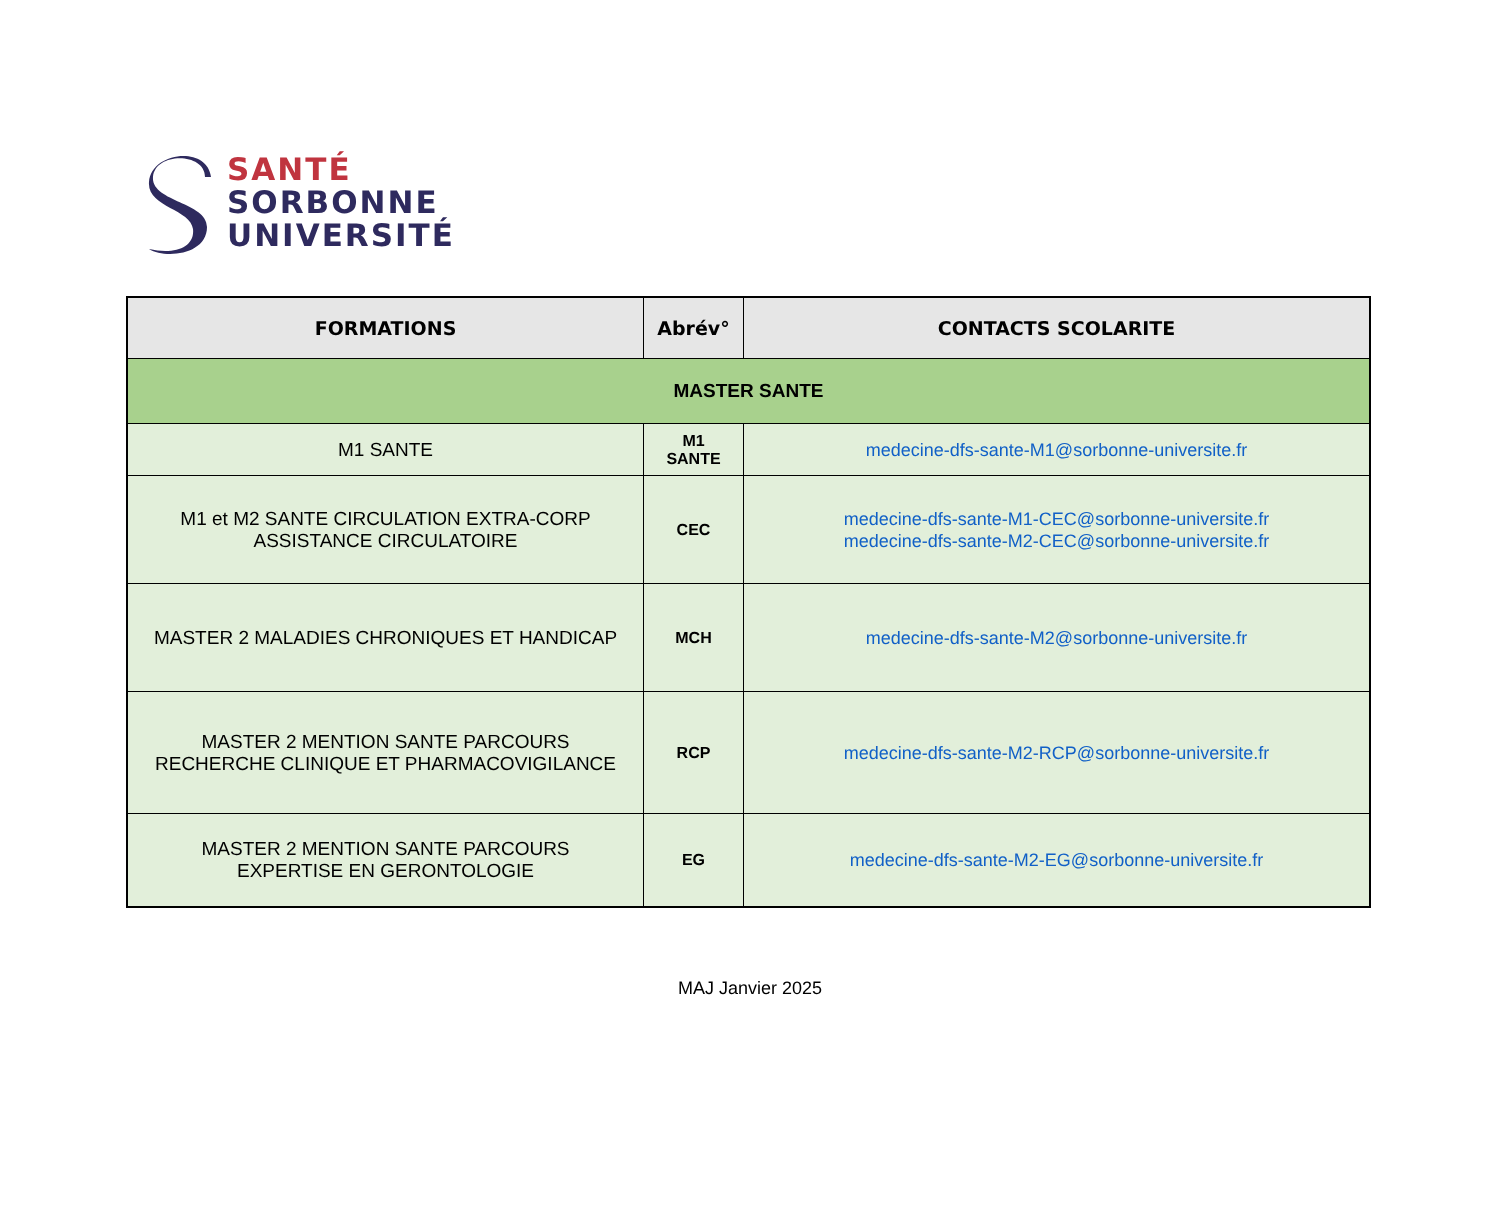SANTÉ
SORBONNE
UNIVERSITÉ
| FORMATIONS | Abrév° | CONTACTS SCOLARITE |
| --- | --- | --- |
| MASTER SANTE | | |
| M1 SANTE | M1 SANTE | medecine-dfs-sante-M1@sorbonne-universite.fr |
| M1 et M2 SANTE CIRCULATION EXTRA-CORP ASSISTANCE CIRCULATOIRE | CEC | medecine-dfs-sante-M1-CEC@sorbonne-universite.fr medecine-dfs-sante-M2-CEC@sorbonne-universite.fr |
| MASTER 2 MALADIES CHRONIQUES ET HANDICAP | MCH | medecine-dfs-sante-M2@sorbonne-universite.fr |
| MASTER 2 MENTION SANTE PARCOURS RECHERCHE CLINIQUE ET PHARMACOVIGILANCE | RCP | medecine-dfs-sante-M2-RCP@sorbonne-universite.fr |
| MASTER 2 MENTION SANTE PARCOURS EXPERTISE EN GERONTOLOGIE | EG | medecine-dfs-sante-M2-EG@sorbonne-universite.fr |
MAJ Janvier 2025